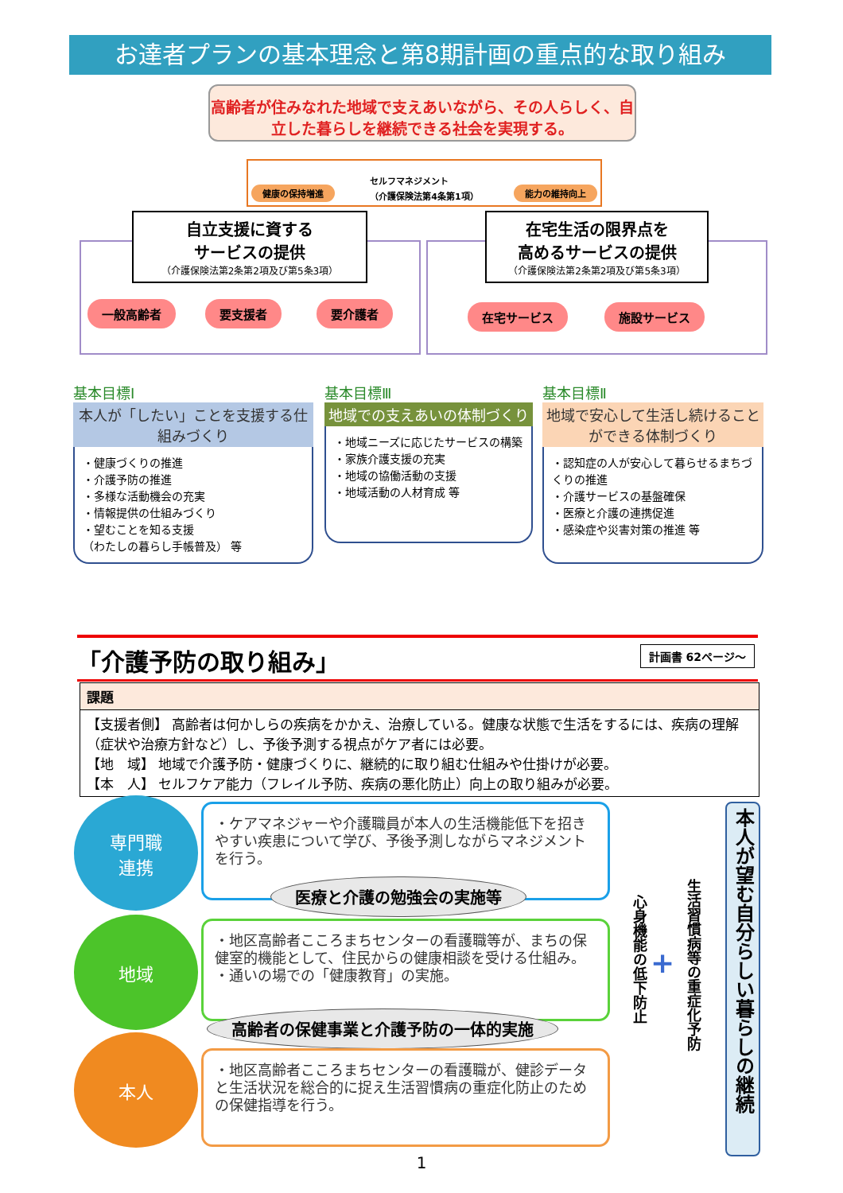お達者プランの基本理念と第8期計画の重点的な取り組み
高齢者が住みなれた地域で支えあいながら、その人らしく、自立した暮らしを継続できる社会を実現する。
健康の保持増進 セルフマネジメント
（介護保険法第4条第1項） 能力の維持向上
自立支援に資する
サービスの提供
（介護保険法第2条第2項及び第5条3項）
在宅生活の限界点を
高めるサービスの提供
（介護保険法第2条第2項及び第5条3項）
一般高齢者 要支援者 要介護者 在宅サービス 施設サービス
基本目標Ⅰ
本人が「したい」ことを支援する仕組みづくり
・健康づくりの推進
・介護予防の推進
・多様な活動機会の充実
・情報提供の仕組みづくり
・望むことを知る支援
（わたしの暮らし手帳普及） 等
基本目標Ⅲ
地域での支えあいの体制づくり
・地域ニーズに応じたサービスの構築
・家族介護支援の充実
・地域の協働活動の支援
・地域活動の人材育成 等
基本目標Ⅱ
地域で安心して生活し続けることができる体制づくり
・認知症の人が安心して暮らせるまちづくりの推進
・介護サービスの基盤確保
・医療と介護の連携促進
・感染症や災害対策の推進 等
「介護予防の取り組み」
計画書 62ページ～
| 課題 |
| --- |
| 【支援者側】 高齢者は何かしらの疾病をかかえ、治療している。健康な状態で生活をするには、疾病の理解（症状や治療方針など）し、予後予測する視点がケア者には必要。 【地 域】 地域で介護予防・健康づくりに、継続的に取り組む仕組みや仕掛けが必要。 【本 人】 セルフケア能力（フレイル予防、疾病の悪化防止）向上の取り組みが必要。 |
専門職
連携
・ケアマネジャーや介護職員が本人の生活機能低下を招きやすい疾患について学び、予後予測しながらマネジメントを行う。
医療と介護の勉強会の実施等
地域
・地区高齢者こころまちセンターの看護職等が、まちの保健室的機能として、住民からの健康相談を受ける仕組み。
・通いの場での「健康教育」の実施。
高齢者の保健事業と介護予防の一体的実施
本人
・地区高齢者こころまちセンターの看護職が、健診データと生活状況を総合的に捉え生活習慣病の重症化防止のための保健指導を行う。
心身機能の低下防止
+
生活習慣病等の重症化予防
本人が望む自分らしい暮らしの継続
1